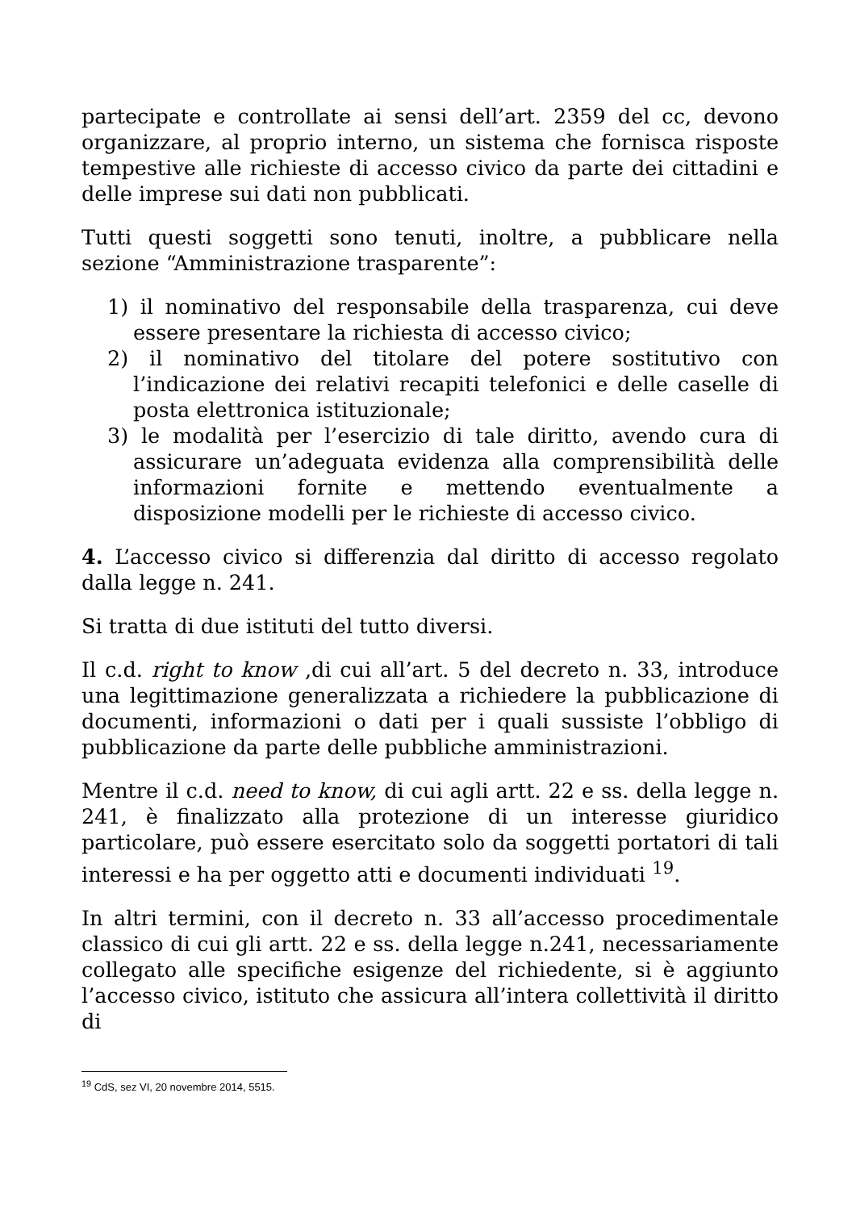partecipate e controllate ai sensi dell’art. 2359 del cc, devono organizzare, al proprio interno, un sistema che fornisca risposte tempestive alle richieste di accesso civico da parte dei cittadini e delle imprese sui dati non pubblicati.
Tutti questi soggetti sono tenuti, inoltre, a pubblicare nella sezione “Amministrazione trasparente”:
1) il nominativo del responsabile della trasparenza, cui deve essere presentare la richiesta di accesso civico;
2) il nominativo del titolare del potere sostitutivo con l’indicazione dei relativi recapiti telefonici e delle caselle di posta elettronica istituzionale;
3) le modalità per l’esercizio di tale diritto, avendo cura di assicurare un’adeguata evidenza alla comprensibilità delle informazioni fornite e mettendo eventualmente a disposizione modelli per le richieste di accesso civico.
4. L’accesso civico si differenzia dal diritto di accesso regolato dalla legge n. 241.
Si tratta di due istituti del tutto diversi.
Il c.d. right to know ,di cui all’art. 5 del decreto n. 33, introduce una legittimazione generalizzata a richiedere la pubblicazione di documenti, informazioni o dati per i quali sussiste l’obbligo di pubblicazione da parte delle pubbliche amministrazioni.
Mentre il c.d. need to know, di cui agli artt. 22 e ss. della legge n. 241, è finalizzato alla protezione di un interesse giuridico particolare, può essere esercitato solo da soggetti portatori di tali interessi e ha per oggetto atti e documenti individuati <sup>19</sup>.
In altri termini, con il decreto n. 33 all’accesso procedimentale classico di cui gli artt. 22 e ss. della legge n.241, necessariamente collegato alle specifiche esigenze del richiedente, si è aggiunto l’accesso civico, istituto che assicura all’intera collettività il diritto di
<sup>19</sup> CdS, sez VI, 20 novembre 2014, 5515.